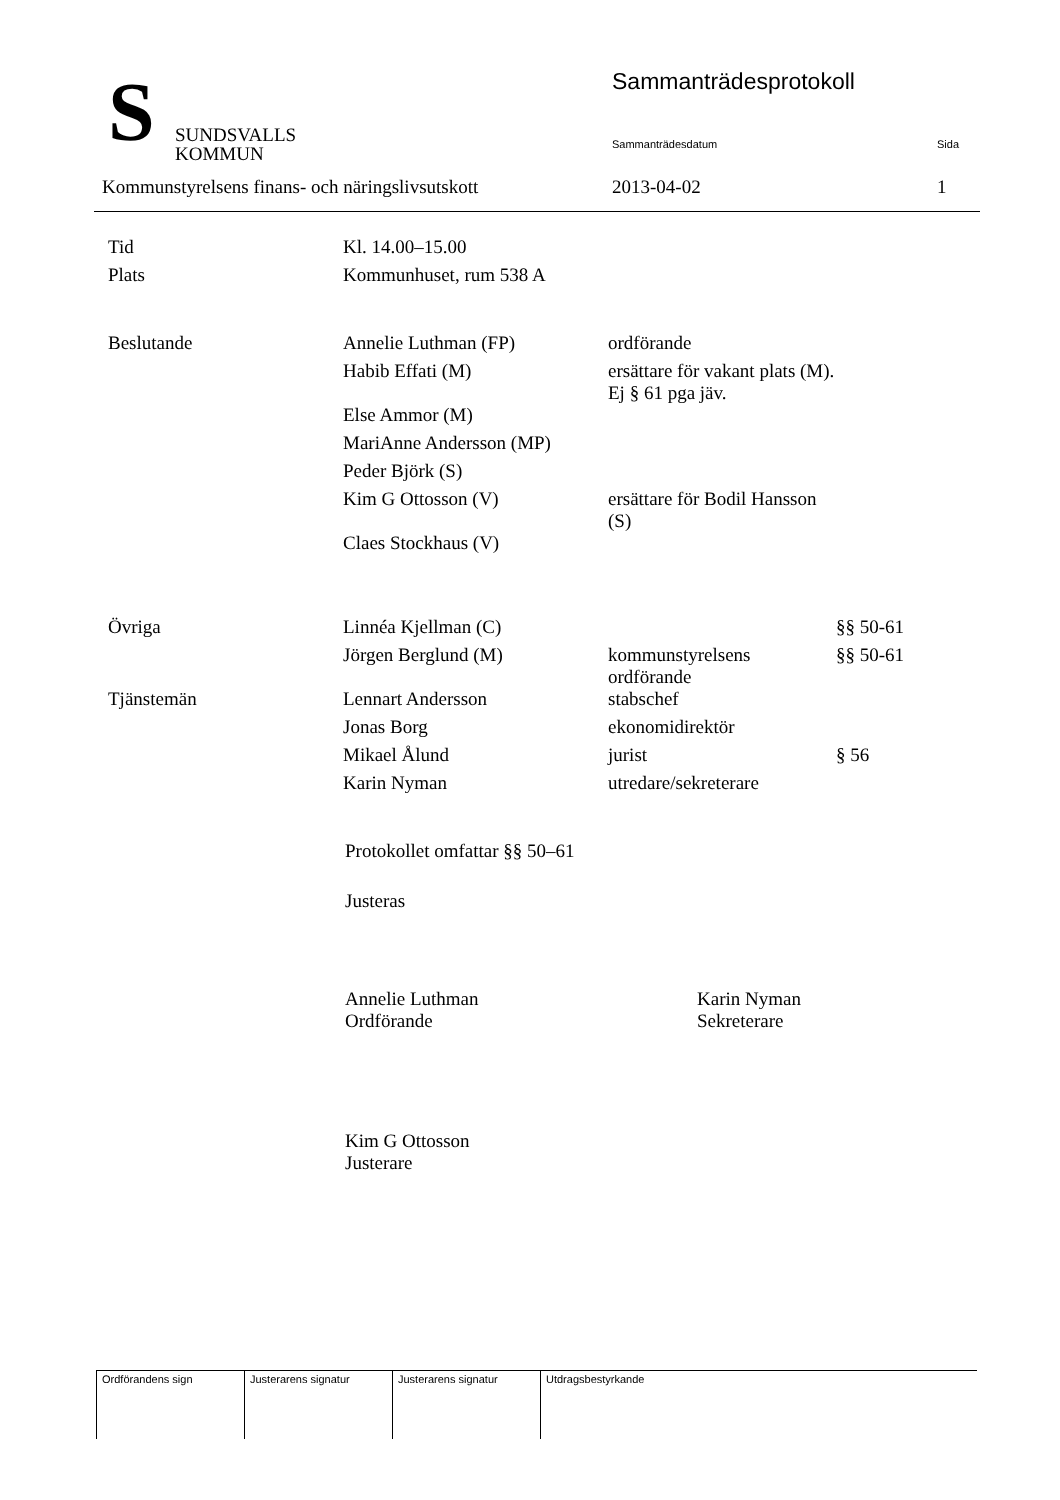S
SUNDSVALLS
KOMMUN
Sammanträdesprotokoll
Sammanträdesdatum Sida
Kommunstyrelsens finans- och näringslivsutskott 2013-04-02 1
| Tid | Kl. 14.00–15.00 | | |
| Plats | Kommunhuset, rum 538 A | | |
| Beslutande | Annelie Luthman (FP) | ordförande | |
| | Habib Effati (M) | ersättare för vakant plats (M). Ej § 61 pga jäv. | |
| | Else Ammor (M) | | |
| | MariAnne Andersson (MP) | | |
| | Peder Björk (S) | | |
| | Kim G Ottosson (V) | ersättare för Bodil Hansson (S) | |
| | Claes Stockhaus (V) | | |
| Övriga | Linnéa Kjellman (C) | | §§ 50-61 |
| | Jörgen Berglund (M) | kommunstyrelsens ordförande | §§ 50-61 |
| Tjänstemän | Lennart Andersson | stabschef | |
| | Jonas Borg | ekonomidirektör | |
| | Mikael Ålund | jurist | § 56 |
| | Karin Nyman | utredare/sekreterare | |
Protokollet omfattar §§ 50–61
Justeras
Annelie Luthman
Ordförande
Karin Nyman
Sekreterare
Kim G Ottosson
Justerare
| Ordförandens sign | Justerarens signatur | Justerarens signatur | Utdragsbestyrkande |